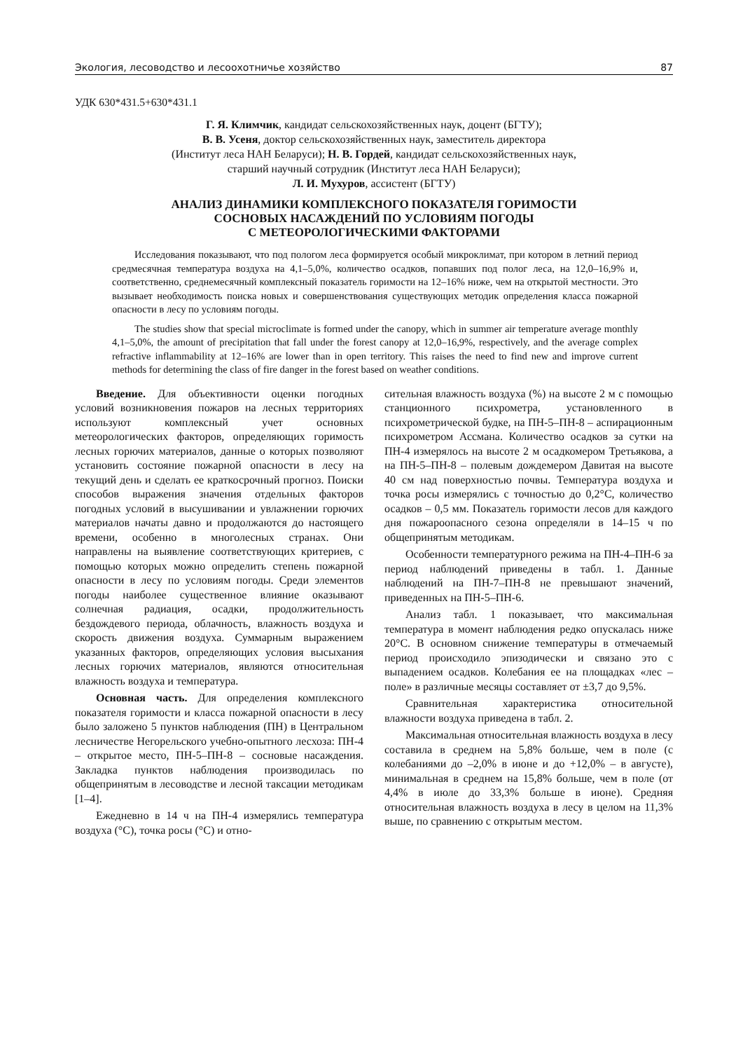Экология, лесоводство и лесоохотничье хозяйство 87
УДК 630*431.5+630*431.1
Г. Я. Климчик, кандидат сельскохозяйственных наук, доцент (БГТУ);
В. В. Усеня, доктор сельскохозяйственных наук, заместитель директора
(Институт леса НАН Беларуси); Н. В. Гордей, кандидат сельскохозяйственных наук,
старший научный сотрудник (Институт леса НАН Беларуси);
Л. И. Мухуров, ассистент (БГТУ)
АНАЛИЗ ДИНАМИКИ КОМПЛЕКСНОГО ПОКАЗАТЕЛЯ ГОРИМОСТИ
СОСНОВЫХ НАСАЖДЕНИЙ ПО УСЛОВИЯМ ПОГОДЫ
С МЕТЕОРОЛОГИЧЕСКИМИ ФАКТОРАМИ
Исследования показывают, что под пологом леса формируется особый микроклимат, при котором в летний период средмесячная температура воздуха на 4,1–5,0%, количество осадков, попавших под полог леса, на 12,0–16,9% и, соответственно, среднемесячный комплексный показатель горимости на 12–16% ниже, чем на открытой местности. Это вызывает необходимость поиска новых и совершенствования существующих методик определения класса пожарной опасности в лесу по условиям погоды.
The studies show that special microclimate is formed under the canopy, which in summer air temperature average monthly 4,1–5,0%, the amount of precipitation that fall under the forest canopy at 12,0–16,9%, respectively, and the average complex refractive inflammability at 12–16% are lower than in open territory. This raises the need to find new and improve current methods for determining the class of fire danger in the forest based on weather conditions.
Введение. Для объективности оценки погодных условий возникновения пожаров на лесных территориях используют комплексный учет основных метеорологических факторов, определяющих горимость лесных горючих материалов, данные о которых позволяют установить состояние пожарной опасности в лесу на текущий день и сделать ее краткосрочный прогноз. Поиски способов выражения значения отдельных факторов погодных условий в высушивании и увлажнении горючих материалов начаты давно и продолжаются до настоящего времени, особенно в многолесных странах. Они направлены на выявление соответствующих критериев, с помощью которых можно определить степень пожарной опасности в лесу по условиям погоды. Среди элементов погоды наиболее существенное влияние оказывают солнечная радиация, осадки, продолжительность бездождевого периода, облачность, влажность воздуха и скорость движения воздуха. Суммарным выражением указанных факторов, определяющих условия высыхания лесных горючих материалов, являются относительная влажность воздуха и температура.
Основная часть. Для определения комплексного показателя горимости и класса пожарной опасности в лесу было заложено 5 пунктов наблюдения (ПН) в Центральном лесничестве Негорельского учебно-опытного лесхоза: ПН-4 – открытое место, ПН-5–ПН-8 – сосновые насаждения. Закладка пунктов наблюдения производилась по общепринятым в лесоводстве и лесной таксации методикам [1–4].
Ежедневно в 14 ч на ПН-4 измерялись температура воздуха (°С), точка росы (°С) и отно-
сительная влажность воздуха (%) на высоте 2 м с помощью станционного психрометра, установленного в психрометрической будке, на ПН-5–ПН-8 – аспирационным психрометром Ассмана. Количество осадков за сутки на ПН-4 измерялось на высоте 2 м осадкомером Третьякова, а на ПН-5–ПН-8 – полевым дождемером Давитая на высоте 40 см над поверхностью почвы. Температура воздуха и точка росы измерялись с точностью до 0,2°С, количество осадков – 0,5 мм. Показатель горимости лесов для каждого дня пожароопасного сезона определяли в 14–15 ч по общепринятым методикам.
Особенности температурного режима на ПН-4–ПН-6 за период наблюдений приведены в табл. 1. Данные наблюдений на ПН-7–ПН-8 не превышают значений, приведенных на ПН-5–ПН-6.
Анализ табл. 1 показывает, что максимальная температура в момент наблюдения редко опускалась ниже 20°С. В основном снижение температуры в отмечаемый период происходило эпизодически и связано это с выпадением осадков. Колебания ее на площадках «лес – поле» в различные месяцы составляет от ±3,7 до 9,5%.
Сравнительная характеристика относительной влажности воздуха приведена в табл. 2.
Максимальная относительная влажность воздуха в лесу составила в среднем на 5,8% больше, чем в поле (с колебаниями до –2,0% в июне и до +12,0% – в августе), минимальная в среднем на 15,8% больше, чем в поле (от 4,4% в июле до 33,3% больше в июне). Средняя относительная влажность воздуха в лесу в целом на 11,3% выше, по сравнению с открытым местом.